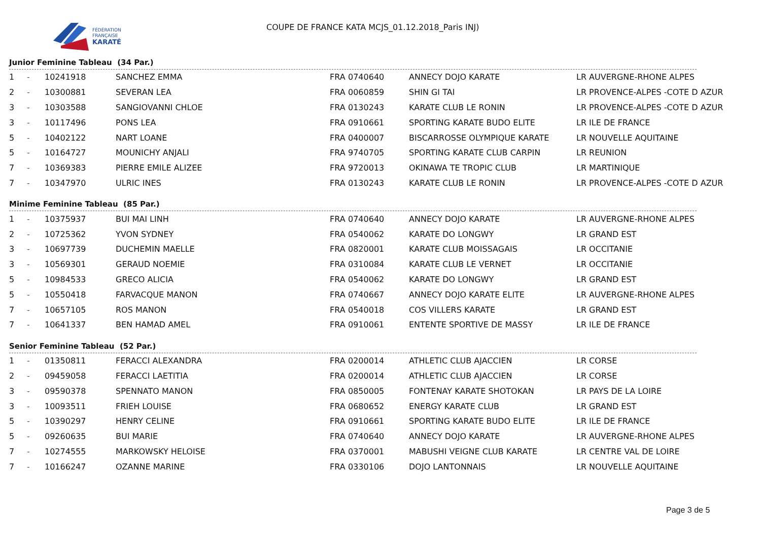FÉDÉRATION
FRANÇAISE
KARATÉ
COUPE DE FRANCE KATA MCJS_01.12.2018_Paris INJ)
Junior Feminine Tableau (34 Par.)
| 1 | - | 10241918 | SANCHEZ EMMA | FRA | 0740640 | ANNECY DOJO KARATE | LR AUVERGNE-RHONE ALPES |
| 2 | - | 10300881 | SEVERAN LEA | FRA | 0060859 | SHIN GI TAI | LR PROVENCE-ALPES -COTE D AZUR |
| 3 | - | 10303588 | SANGIOVANNI CHLOE | FRA | 0130243 | KARATE CLUB LE RONIN | LR PROVENCE-ALPES -COTE D AZUR |
| 3 | - | 10117496 | PONS LEA | FRA | 0910661 | SPORTING KARATE BUDO ELITE | LR ILE DE FRANCE |
| 5 | - | 10402122 | NART LOANE | FRA | 0400007 | BISCARROSSE OLYMPIQUE KARATE | LR NOUVELLE AQUITAINE |
| 5 | - | 10164727 | MOUNICHY ANJALI | FRA | 9740705 | SPORTING KARATE CLUB CARPIN | LR REUNION |
| 7 | - | 10369383 | PIERRE EMILE ALIZEE | FRA | 9720013 | OKINAWA TE TROPIC CLUB | LR MARTINIQUE |
| 7 | - | 10347970 | ULRIC INES | FRA | 0130243 | KARATE CLUB LE RONIN | LR PROVENCE-ALPES -COTE D AZUR |
Minime Feminine Tableau (85 Par.)
| 1 | - | 10375937 | BUI MAI LINH | FRA | 0740640 | ANNECY DOJO KARATE | LR AUVERGNE-RHONE ALPES |
| 2 | - | 10725362 | YVON SYDNEY | FRA | 0540062 | KARATE DO LONGWY | LR GRAND EST |
| 3 | - | 10697739 | DUCHEMIN MAELLE | FRA | 0820001 | KARATE CLUB MOISSAGAIS | LR OCCITANIE |
| 3 | - | 10569301 | GERAUD NOEMIE | FRA | 0310084 | KARATE CLUB LE VERNET | LR OCCITANIE |
| 5 | - | 10984533 | GRECO ALICIA | FRA | 0540062 | KARATE DO LONGWY | LR GRAND EST |
| 5 | - | 10550418 | FARVACQUE MANON | FRA | 0740667 | ANNECY DOJO KARATE ELITE | LR AUVERGNE-RHONE ALPES |
| 7 | - | 10657105 | ROS MANON | FRA | 0540018 | COS VILLERS KARATE | LR GRAND EST |
| 7 | - | 10641337 | BEN HAMAD AMEL | FRA | 0910061 | ENTENTE SPORTIVE DE MASSY | LR ILE DE FRANCE |
Senior Feminine Tableau (52 Par.)
| 1 | - | 01350811 | FERACCI ALEXANDRA | FRA | 0200014 | ATHLETIC CLUB AJACCIEN | LR CORSE |
| 2 | - | 09459058 | FERACCI LAETITIA | FRA | 0200014 | ATHLETIC CLUB AJACCIEN | LR CORSE |
| 3 | - | 09590378 | SPENNATO MANON | FRA | 0850005 | FONTENAY KARATE SHOTOKAN | LR PAYS DE LA LOIRE |
| 3 | - | 10093511 | FRIEH LOUISE | FRA | 0680652 | ENERGY KARATE CLUB | LR GRAND EST |
| 5 | - | 10390297 | HENRY CELINE | FRA | 0910661 | SPORTING KARATE BUDO ELITE | LR ILE DE FRANCE |
| 5 | - | 09260635 | BUI MARIE | FRA | 0740640 | ANNECY DOJO KARATE | LR AUVERGNE-RHONE ALPES |
| 7 | - | 10274555 | MARKOWSKY HELOISE | FRA | 0370001 | MABUSHI VEIGNE CLUB KARATE | LR CENTRE VAL DE LOIRE |
| 7 | - | 10166247 | OZANNE MARINE | FRA | 0330106 | DOJO LANTONNAIS | LR NOUVELLE AQUITAINE |
Page 3 de 5